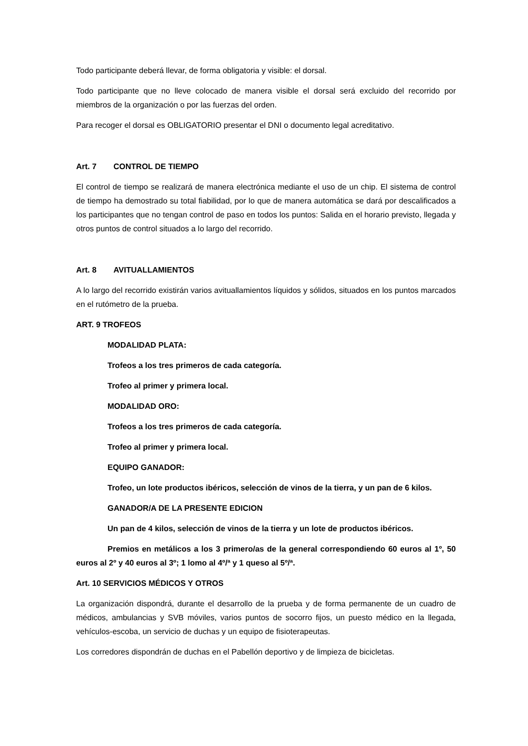Todo participante deberá llevar, de forma obligatoria y visible: el dorsal.
Todo participante que no lleve colocado de manera visible el dorsal será excluido del recorrido por miembros de la organización o por las fuerzas del orden.
Para recoger el dorsal es OBLIGATORIO presentar el DNI o documento legal acreditativo.
Art. 7 CONTROL DE TIEMPO
El control de tiempo se realizará de manera electrónica mediante el uso de un chip. El sistema de control de tiempo ha demostrado su total fiabilidad, por lo que de manera automática se dará por descalificados a los participantes que no tengan control de paso en todos los puntos: Salida en el horario previsto, llegada y otros puntos de control situados a lo largo del recorrido.
Art. 8 AVITUALLAMIENTOS
A lo largo del recorrido existirán varios avituallamientos líquidos y sólidos, situados en los puntos marcados en el rutómetro de la prueba.
ART. 9 TROFEOS
MODALIDAD PLATA:
Trofeos a los tres primeros de cada categoría.
Trofeo al primer y primera local.
MODALIDAD ORO:
Trofeos a los tres primeros de cada categoría.
Trofeo al primer y primera local.
EQUIPO GANADOR:
Trofeo, un lote productos ibéricos, selección de vinos de la tierra, y un pan de 6 kilos.
GANADOR/A DE LA PRESENTE EDICION
Un pan de 4 kilos, selección de vinos de la tierra y un lote de productos ibéricos.
Premios en metálicos a los 3 primero/as de la general correspondiendo 60 euros al 1º, 50 euros al 2º y 40 euros al 3º; 1 lomo al 4º/ª y 1 queso al 5º/ª.
Art. 10 SERVICIOS MÉDICOS Y OTROS
La organización dispondrá, durante el desarrollo de la prueba y de forma permanente de un cuadro de médicos, ambulancias y SVB móviles, varios puntos de socorro fijos, un puesto médico en la llegada, vehículos-escoba, un servicio de duchas y un equipo de fisioterapeutas.
Los corredores dispondrán de duchas en el Pabellón deportivo y de limpieza de bicicletas.